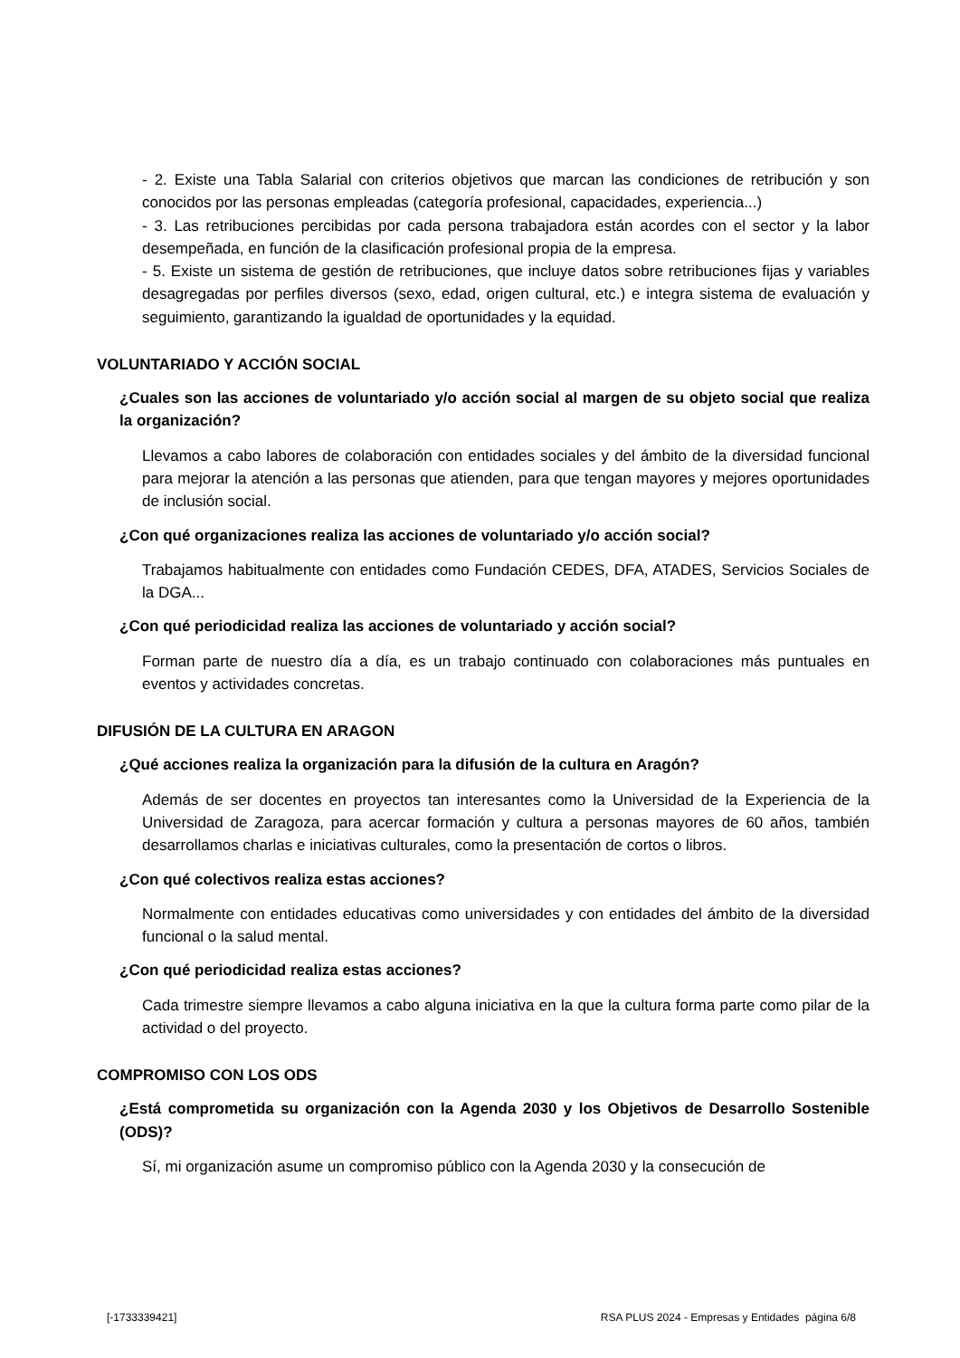- 2. Existe una Tabla Salarial con criterios objetivos que marcan las condiciones de retribución y son conocidos por las personas empleadas (categoría profesional, capacidades, experiencia...)
- 3. Las retribuciones percibidas por cada persona trabajadora están acordes con el sector y la labor desempeñada, en función de la clasificación profesional propia de la empresa.
- 5. Existe un sistema de gestión de retribuciones, que incluye datos sobre retribuciones fijas y variables desagregadas por perfiles diversos (sexo, edad, origen cultural, etc.) e integra sistema de evaluación y seguimiento, garantizando la igualdad de oportunidades y la equidad.
VOLUNTARIADO Y ACCIÓN SOCIAL
¿Cuales son las acciones de voluntariado y/o acción social al margen de su objeto social que realiza la organización?
Llevamos a cabo labores de colaboración con entidades sociales y del ámbito de la diversidad funcional para mejorar la atención a las personas que atienden, para que tengan mayores y mejores oportunidades de inclusión social.
¿Con qué organizaciones realiza las acciones de voluntariado y/o acción social?
Trabajamos habitualmente con entidades como Fundación CEDES, DFA, ATADES, Servicios Sociales de la DGA...
¿Con qué periodicidad realiza las acciones de voluntariado y acción social?
Forman parte de nuestro día a día, es un trabajo continuado con colaboraciones más puntuales en eventos y actividades concretas.
DIFUSIÓN DE LA CULTURA EN ARAGON
¿Qué acciones realiza la organización para la difusión de la cultura en Aragón?
Además de ser docentes en proyectos tan interesantes como la Universidad de la Experiencia de la Universidad de Zaragoza, para acercar formación y cultura a personas mayores de 60 años, también desarrollamos charlas e iniciativas culturales, como la presentación de cortos o libros.
¿Con qué colectivos realiza estas acciones?
Normalmente con entidades educativas como universidades y con entidades del ámbito de la diversidad funcional o la salud mental.
¿Con qué periodicidad realiza estas acciones?
Cada trimestre siempre llevamos a cabo alguna iniciativa en la que la cultura forma parte como pilar de la actividad o del proyecto.
COMPROMISO CON LOS ODS
¿Está comprometida su organización con la Agenda 2030 y los Objetivos de Desarrollo Sostenible (ODS)?
Sí, mi organización asume un compromiso público con la Agenda 2030 y la consecución de
[-1733339421] RSA PLUS 2024 - Empresas y Entidades página 6/8